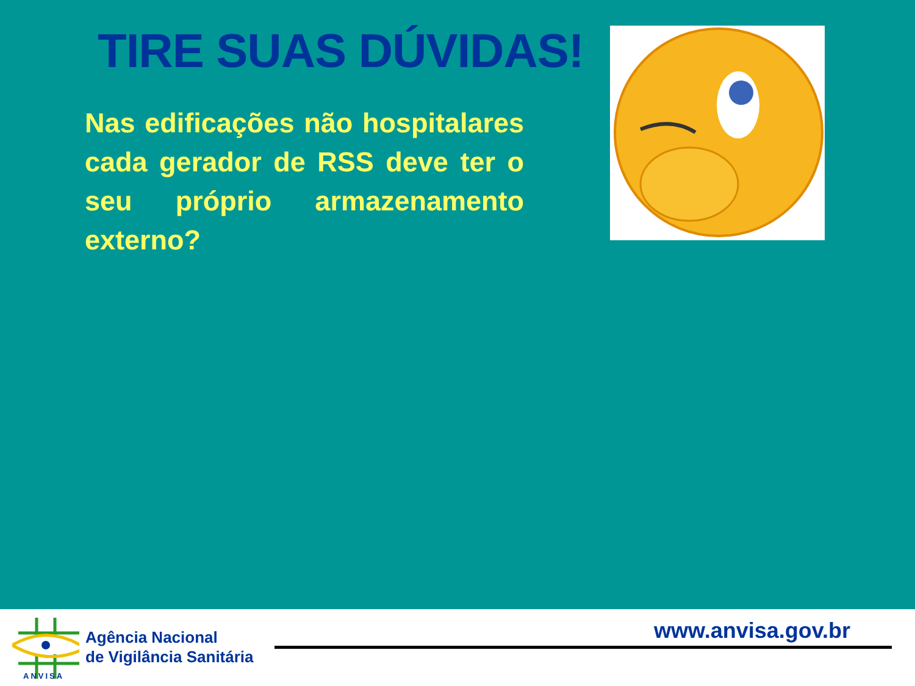TIRE SUAS DÚVIDAS!
Nas edificações não hospitalares cada gerador de RSS deve ter o seu próprio armazenamento externo?
ANVISA
Agência Nacional
de Vigilância Sanitária
www.anvisa.gov.br